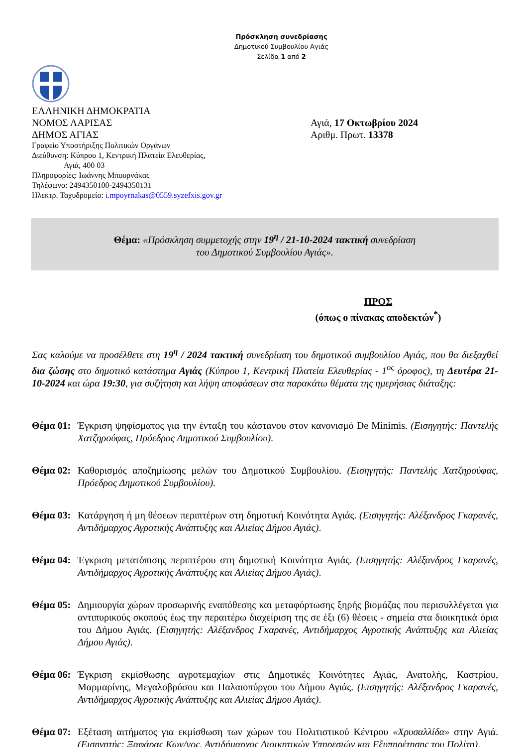Πρόσκληση συνεδρίασης
Δημοτικού Συμβουλίου Αγιάς
Σελίδα 1 από 2
ΕΛΛΗΝΙΚΗ ΔΗΜΟΚΡΑΤΙΑ
ΝΟΜΟΣ ΛΑΡΙΣΑΣ
ΔΗΜΟΣ ΑΓΙΑΣ
Γραφείο Υποστήριξης Πολιτικών Οργάνων
Διεύθυνση: Κύπρου 1, Κεντρική Πλατεία Ελευθερίας,
Αγιά, 400 03
Πληροφορίες: Ιωάννης Μπουρνάκας
Τηλέφωνο: 2494350100-2494350131
Ηλεκτρ. Ταχυδρομείο: i.mpoyrnakas@0559.syzefxis.gov.gr
Αγιά, 17 Οκτωβρίου 2024
Αριθμ. Πρωτ. 13378
Θέμα: «Πρόσκληση συμμετοχής στην 19<sup>η</sup> / 21-10-2024 τακτική συνεδρίαση
του Δημοτικού Συμβουλίου Αγιάς».
ΠΡΟΣ
(όπως ο πίνακας αποδεκτών<sup>*</sup>)
Σας καλούμε να προσέλθετε στη 19<sup>η</sup> / 2024 τακτική συνεδρίαση του δημοτικού συμβουλίου Αγιάς, που θα διεξαχθεί δια ζώσης στο δημοτικό κατάστημα Αγιάς (Κύπρου 1, Κεντρική Πλατεία Ελευθερίας - 1<sup>ος</sup> όροφος), τη Δευτέρα 21-10-2024 και ώρα 19:30, για συζήτηση και λήψη αποφάσεων στα παρακάτω θέματα της ημερήσιας διάταξης:
Θέμα 01:
Έγκριση ψηφίσματος για την ένταξη του κάστανου στον κανονισμό De Minimis. (Εισηγητής: Παντελής Χατζηρούφας, Πρόεδρος Δημοτικού Συμβουλίου).
Θέμα 02:
Καθορισμός αποζημίωσης μελών του Δημοτικού Συμβουλίου. (Εισηγητής: Παντελής Χατζηρούφας, Πρόεδρος Δημοτικού Συμβουλίου).
Θέμα 03:
Κατάργηση ή μη θέσεων περιπτέρων στη δημοτική Κοινότητα Αγιάς. (Εισηγητής: Αλέξανδρος Γκαρανές, Αντιδήμαρχος Αγροτικής Ανάπτυξης και Αλιείας Δήμου Αγιάς).
Θέμα 04:
Έγκριση μετατόπισης περιπτέρου στη δημοτική Κοινότητα Αγιάς. (Εισηγητής: Αλέξανδρος Γκαρανές, Αντιδήμαρχος Αγροτικής Ανάπτυξης και Αλιείας Δήμου Αγιάς).
Θέμα 05:
Δημιουργία χώρων προσωρινής εναπόθεσης και μεταφόρτωσης ξηρής βιομάζας που περισυλλέγεται για αντιπυρικούς σκοπούς έως την περαιτέρω διαχείριση της σε έξι (6) θέσεις - σημεία στα διοικητικά όρια του Δήμου Αγιάς. (Εισηγητής: Αλέξανδρος Γκαρανές, Αντιδήμαρχος Αγροτικής Ανάπτυξης και Αλιείας Δήμου Αγιάς).
Θέμα 06:
Έγκριση εκμίσθωσης αγροτεμαχίων στις Δημοτικές Κοινότητες Αγιάς, Ανατολής, Καστρίου, Μαρμαρίνης, Μεγαλοβρύσου και Παλαιοπύργου του Δήμου Αγιάς. (Εισηγητής: Αλέξανδρος Γκαρανές, Αντιδήμαρχος Αγροτικής Ανάπτυξης και Αλιείας Δήμου Αγιάς).
Θέμα 07:
Εξέταση αιτήματος για εκμίσθωση των χώρων του Πολιτιστικού Κέντρου «Χρυσαλλίδα» στην Αγιά. (Εισηγητής: Ξαφάρας Κων/νος, Αντιδήμαρχος Διοικητικών Υπηρεσιών και Εξυπηρέτησης του Πολίτη).